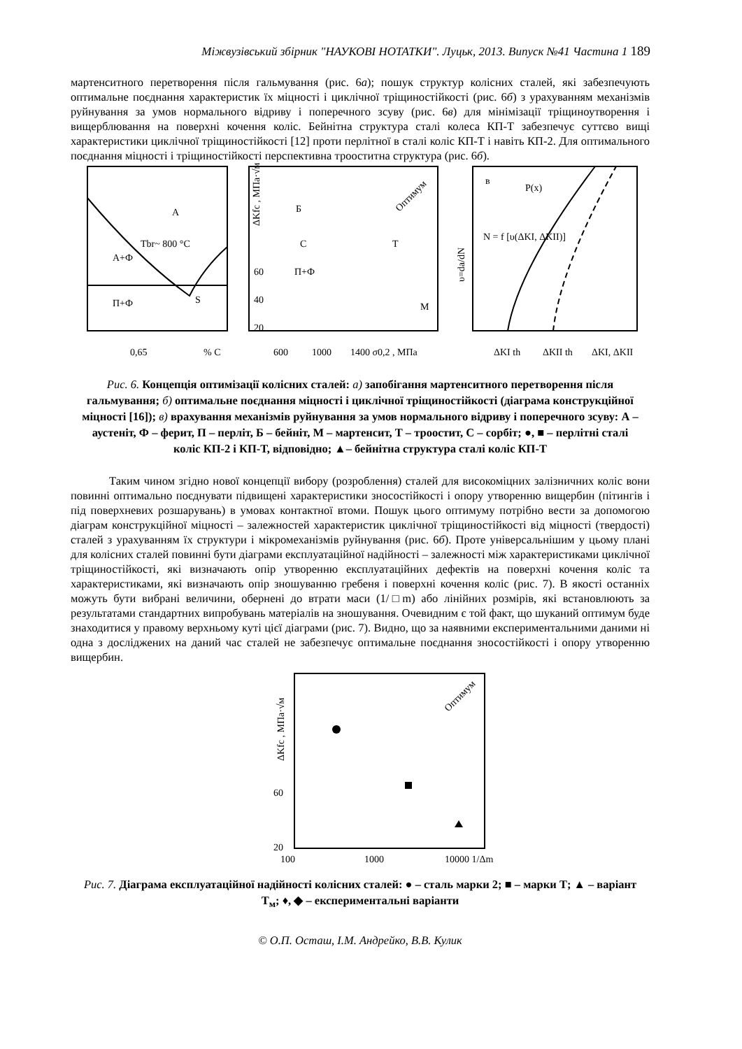Міжвузівський збірник "НАУКОВІ НОТАТКИ". Луцьк, 2013. Випуск №41 Частина 1 189
мартенситного перетворення після гальмування (рис. 6а); пошук структур колісних сталей, які забезпечують оптимальне поєднання характеристик їх міцності і циклічної тріщиностійкості (рис. 6б) з урахуванням механізмів руйнування за умов нормального відриву і поперечного зсуву (рис. 6в) для мінімізації тріщиноутворення і вищерблювання на поверхні кочення коліс. Бейнітна структура сталі колеса КП-Т забезпечує суттєво вищі характеристики циклічної тріщиностійкості [12] проти перлітної в сталі коліс КП-Т і навіть КП-2. Для оптимального поєднання міцності і тріщиностійкості перспективна трооститна структура (рис. 6б).
А
А+Ф
П+Ф
S
Tbr~ 800 °C
0,65
% C
ΔKfc , МПа·√м
60
40
20
600
1000
1400 σ0,2 , МПа
Б
С
П+Ф
Т
М
Оптимум
в
P(x)
N = f [υ(ΔKI, ΔKII)]
υ=da/dN
ΔKI th
ΔKII th
ΔKI, ΔKII
Рис. 6. Концепція оптимізації колісних сталей: а) запобігання мартенситного перетворення після гальмування; б) оптимальне поєднання міцності і циклічної тріщиностійкості (діаграма конструкційної міцності [16]); в) врахування механізмів руйнування за умов нормального відриву і поперечного зсуву: А – аустеніт, Ф – ферит, П – перліт, Б – бейніт, М – мартенсит, Т – троостит, С – сорбіт; ●, ■ – перлітні сталі коліс КП-2 і КП-Т, відповідно; ▲– бейнітна структура сталі коліс КП-Т
Таким чином згідно нової концепції вибору (розроблення) сталей для високоміцних залізничних коліс вони повинні оптимально поєднувати підвищені характеристики зносостійкості і опору утворенню вищербин (пітингів і під поверхневих розшарувань) в умовах контактної втоми. Пошук цього оптимуму потрібно вести за допомогою діаграм конструкційної міцності – залежностей характеристик циклічної тріщиностійкості від міцності (твердості) сталей з урахуванням їх структури і мікромеханізмів руйнування (рис. 6б). Проте універсальнішим у цьому плані для колісних сталей повинні бути діаграми експлуатаційної надійності – залежності між характеристиками циклічної тріщиностійкості, які визначають опір утворенню експлуатаційних дефектів на поверхні кочення коліс та характеристиками, які визначають опір зношуванню гребеня і поверхні кочення коліс (рис. 7). В якості останніх можуть бути вибрані величини, обернені до втрати маси (1/□m) або лінійних розмірів, які встановлюють за результатами стандартних випробувань матеріалів на зношування. Очевидним є той факт, що шуканий оптимум буде знаходитися у правому верхньому куті цієї діаграми (рис. 7). Видно, що за наявними експериментальними даними ні одна з досліджених на даний час сталей не забезпечує оптимальне поєднання зносостійкості і опору утворенню вищербин.
ΔKfc , МПа·√м
60
20
100
1000
10000 1/Δm
Оптимум
Рис. 7. Діаграма експлуатаційної надійності колісних сталей: ● – сталь марки 2; ■ – марки Т; ▲ – варіант Т<sub>м</sub>; ♦, ◆ – експериментальні варіанти
© О.П. Осташ, І.М. Андрейко, В.В. Кулик